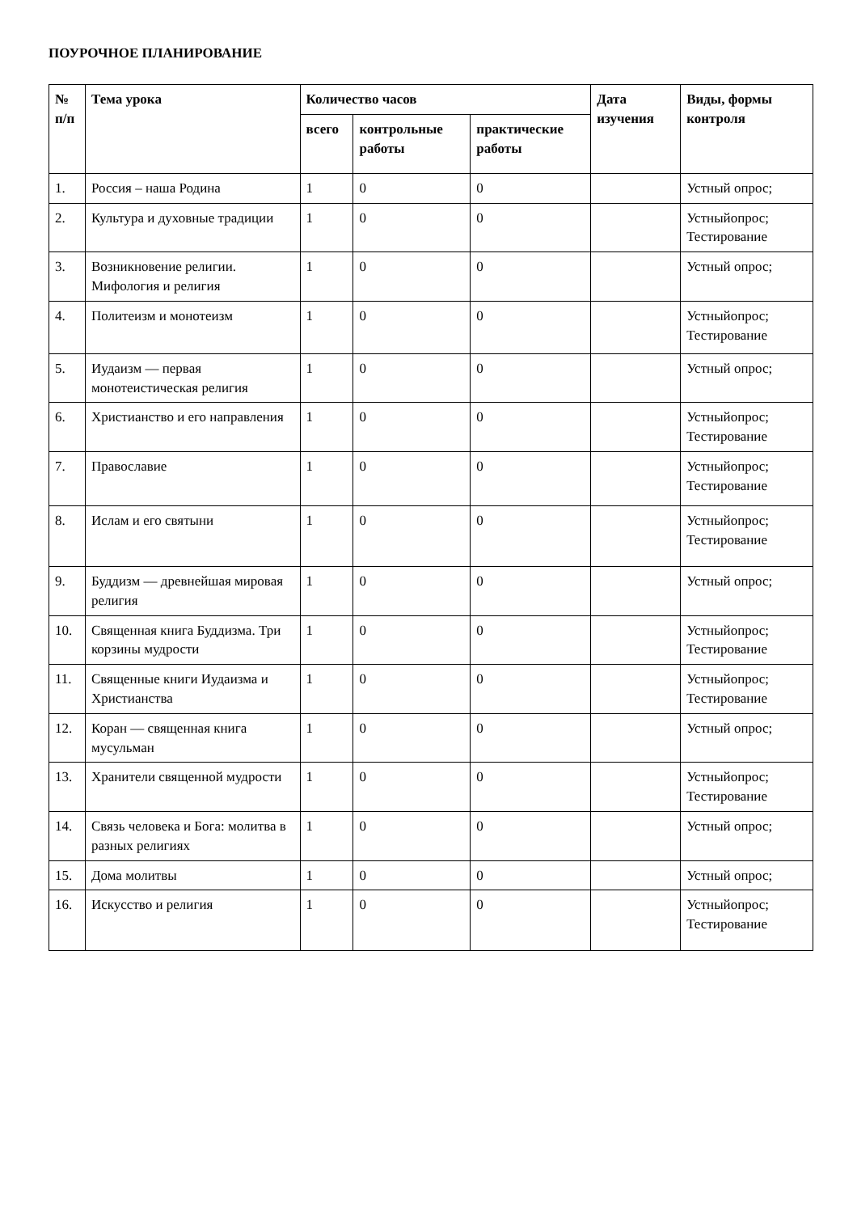ПОУРОЧНОЕ ПЛАНИРОВАНИЕ
| № п/п | Тема урока | Количество часов | | | Дата изучения | Виды, формы контроля |
| --- | --- | --- | --- | --- | --- | --- |
| | | всего | контрольные работы | практические работы | | |
| 1. | Россия – наша Родина | 1 | 0 | 0 | | Устный опрос; |
| 2. | Культура и духовные традиции | 1 | 0 | 0 | | Устныйопрос; Тестирование |
| 3. | Возникновение религии. Мифология и религия | 1 | 0 | 0 | | Устный опрос; |
| 4. | Политеизм и монотеизм | 1 | 0 | 0 | | Устныйопрос; Тестирование |
| 5. | Иудаизм — первая монотеистическая религия | 1 | 0 | 0 | | Устный опрос; |
| 6. | Христианство и его направления | 1 | 0 | 0 | | Устныйопрос; Тестирование |
| 7. | Православие | 1 | 0 | 0 | | Устныйопрос; Тестирование |
| 8. | Ислам и его святыни | 1 | 0 | 0 | | Устныйопрос; Тестирование |
| 9. | Буддизм — древнейшая мировая религия | 1 | 0 | 0 | | Устный опрос; |
| 10. | Священная книга Буддизма. Три корзины мудрости | 1 | 0 | 0 | | Устныйопрос; Тестирование |
| 11. | Священные книги Иудаизма и Христианства | 1 | 0 | 0 | | Устныйопрос; Тестирование |
| 12. | Коран — священная книга мусульман | 1 | 0 | 0 | | Устный опрос; |
| 13. | Хранители священной мудрости | 1 | 0 | 0 | | Устныйопрос; Тестирование |
| 14. | Связь человека и Бога: молитва в разных религиях | 1 | 0 | 0 | | Устный опрос; |
| 15. | Дома молитвы | 1 | 0 | 0 | | Устный опрос; |
| 16. | Искусство и религия | 1 | 0 | 0 | | Устныйопрос; Тестирование |